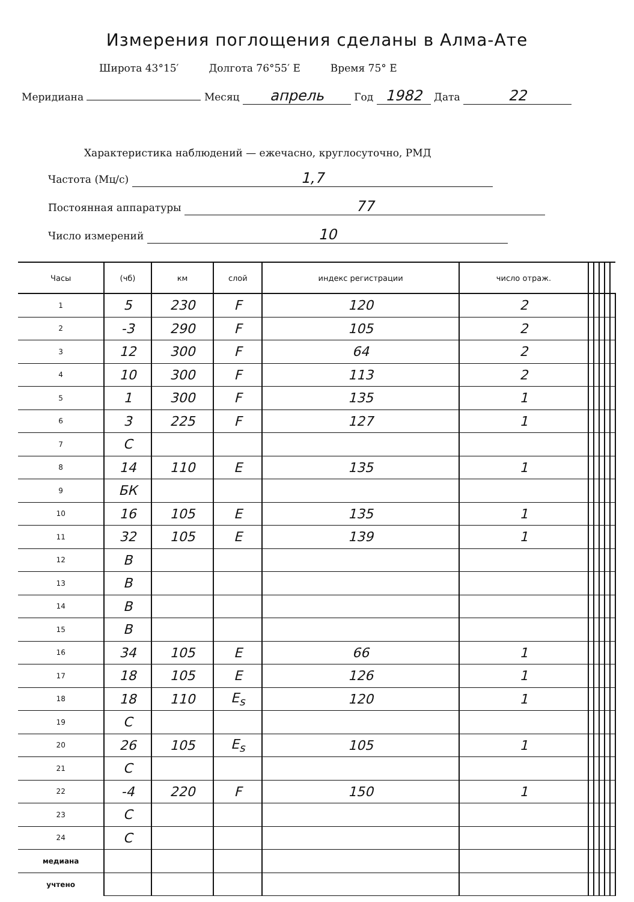Измерения поглощения сделаны в Алма-Ате
Широта 43°15′ Долгота 76°55′ E Время 75° E
Меридиана Месяц апрель Год 1982 Дата 22
Характеристика наблюдений — ежечасно, круглосуточно, РМД
Частота (Мц/с) 1,7
Постоянная аппаратуры 77
Число измерений 10
| Часы | (чб) | км | слой | индекс регистрации | число отраж. | | | | | |
| --- | --- | --- | --- | --- | --- | --- | --- | --- | --- | --- |
| 1 | 5 | 230 | F | 120 | 2 | | | | | |
| 2 | -3 | 290 | F | 105 | 2 | | | | | |
| 3 | 12 | 300 | F | 64 | 2 | | | | | |
| 4 | 10 | 300 | F | 113 | 2 | | | | | |
| 5 | 1 | 300 | F | 135 | 1 | | | | | |
| 6 | 3 | 225 | F | 127 | 1 | | | | | |
| 7 | C | | | | | | | | | |
| 8 | 14 | 110 | E | 135 | 1 | | | | | |
| 9 | БК | | | | | | | | | |
| 10 | 16 | 105 | E | 135 | 1 | | | | | |
| 11 | 32 | 105 | E | 139 | 1 | | | | | |
| 12 | B | | | | | | | | | |
| 13 | B | | | | | | | | | |
| 14 | B | | | | | | | | | |
| 15 | B | | | | | | | | | |
| 16 | 34 | 105 | E | 66 | 1 | | | | | |
| 17 | 18 | 105 | E | 126 | 1 | | | | | |
| 18 | 18 | 110 | E<sub>s</sub> | 120 | 1 | | | | | |
| 19 | C | | | | | | | | | |
| 20 | 26 | 105 | E<sub>s</sub> | 105 | 1 | | | | | |
| 21 | C | | | | | | | | | |
| 22 | -4 | 220 | F | 150 | 1 | | | | | |
| 23 | C | | | | | | | | | |
| 24 | C | | | | | | | | | |
| медиана | | | | | | | | | | |
| учтено | | | | | | | | | | |